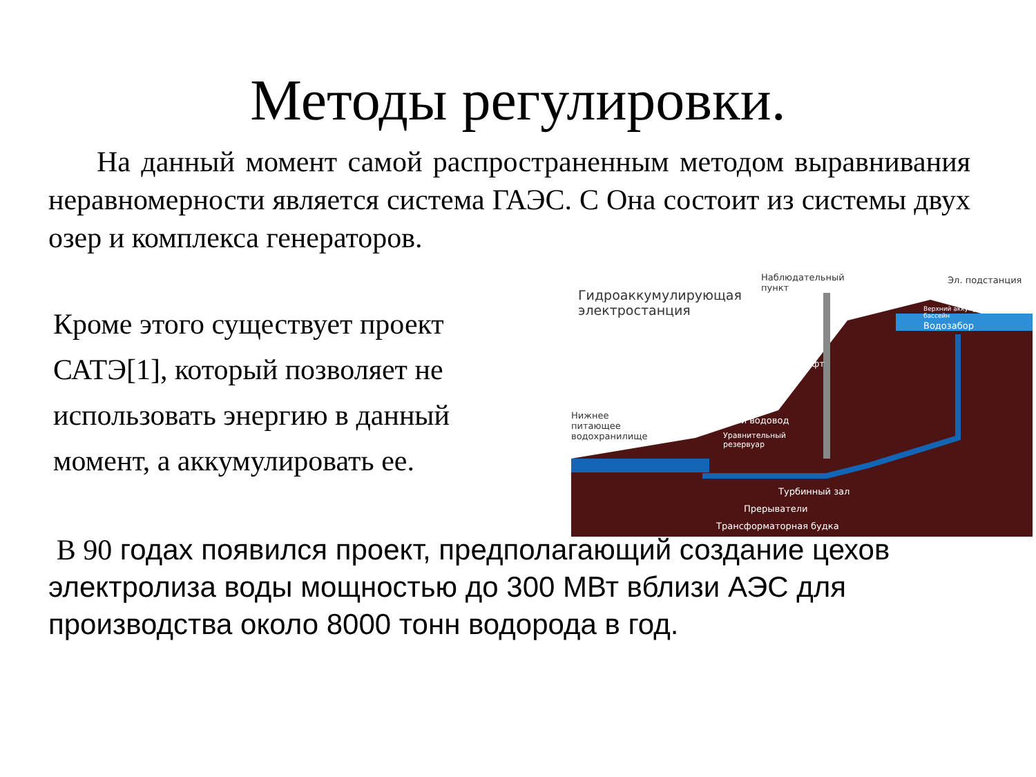Методы регулировки.
На данный момент самой распространенным методом выравнивания неравномерности является система ГАЭС. С Она состоит из системы двух озер и комплекса генераторов.
Кроме этого существует проект САТЭ[1], который позволяет не использовать энергию в данный момент, а аккумулировать ее.
Гидроаккумулирующая
электростанция
Наблюдательный
пункт
Эл. подстанция
Верхний аккумулирующий бассейн
Водозабор
Лифт
Нижнее
питающее
водохранилище
Главный водовод
Уравнительный
резервуар
Турбинный зал
Прерыватели
Трансформаторная будка
В 90 годах появился проект, предполагающий создание цехов электролиза воды мощностью до 300 МВт вблизи АЭС для производства около 8000 тонн водорода в год.